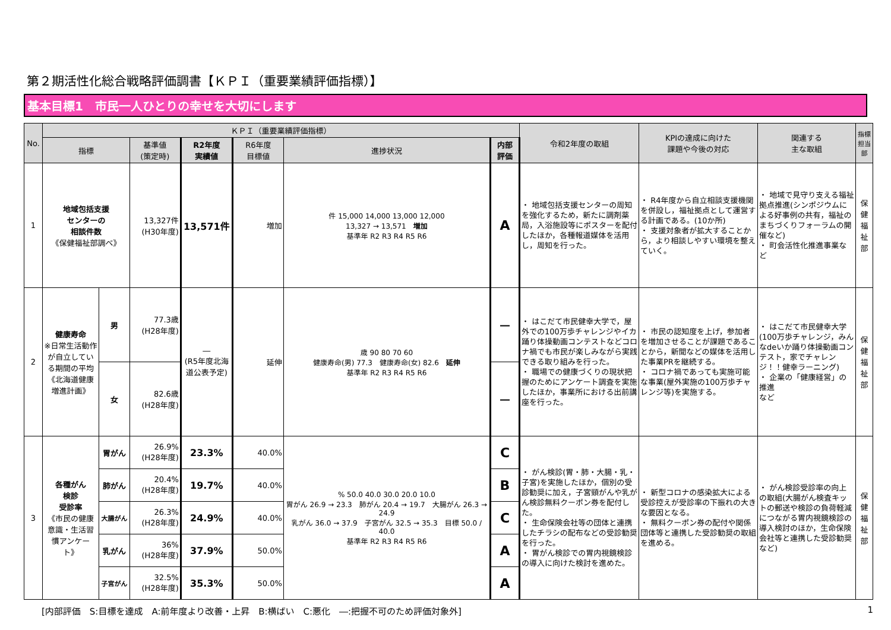第２期活性化総合戦略評価調書【ＫＰＩ（重要業績評価指標）】
基本目標1　市民一人ひとりの幸せを大切にします
| No. | ＫＰＩ（重要業績評価指標） | | | | | | | 令和2年度の取組 | KPIの達成に向けた 課題や今後の対応 | 関連する 主な取組 | 指標担当部 |
| --- | --- | --- | --- | --- | --- | --- | --- | --- | --- | --- | --- |
| | 指標 | | 基準値 (策定時) | R2年度 実績値 | R6年度 目標値 | 進捗状況 | 内部 評価 | | | | |
| 1 | 地域包括支援 センターの 相談件数 《保健福祉部調べ》 | | 13,327件 (H30年度) | 13,571件 | 増加 | 件 15,000 14,000 13,000 12,000 13,327 → 13,571 増加 基準年 R2 R3 R4 R5 R6 | A | ・ 地域包括支援センターの周知を強化するため，新たに調剤薬局，入浴施設等にポスターを配付したほか，各種報道媒体を活用し，周知を行った。 | ・ R4年度から自立相談支援機関を併設し，福祉拠点として運営する計画である。(10か所) ・ 支援対象者が拡大することから，より相談しやすい環境を整えていく。 | ・ 地域で見守り支える福祉拠点推進(シンポジウムによる好事例の共有，福祉のまちづくりフォーラムの開催など) ・ 町会活性化推進事業など | 保健福祉部 |
| 2 | 健康寿命 ※日常生活動作が自立している期間の平均 《北海道健康増進計画》 | 男 | 77.3歳 (H28年度) | ― (R5年度北海道公表予定) | 延伸 | 歳 90 80 70 60 健康寿命(男) 77.3 健康寿命(女) 82.6 延伸 基準年 R2 R3 R4 R5 R6 | ― | ・ はこだて市民健幸大学で，屋外での100万歩チャレンジやイカ踊り体操動画コンテストなどコロナ禍でも市民が楽しみながら実践できる取り組みを行った。 ・ 職場での健康づくりの現状把握のためにアンケート調査を実施したほか，事業所における出前講座を行った。 | ・ 市民の認知度を上げ，参加者を増加させることが課題であることから，新聞などの媒体を活用した事業PRを継続する。 ・ コロナ禍であっても実施可能な事業(屋外実施の100万歩チャレンジ等)を実施する。 | ・ はこだて市民健幸大学(100万歩チャレンジ，みんなdeいか踊り体操動画コンテスト，家でチャレンジ！！健幸ラーニング) ・ 企業の「健康経営」の推進 など | 保健福祉部 |
| | | 女 | 82.6歳 (H28年度) | | | | ― | | | | |
| 3 | 各種がん 検診 受診率 《市民の健康意識・生活習慣アンケート》 | 胃がん | 26.9% (H28年度) | 23.3% | 40.0% | % 50.0 40.0 30.0 20.0 10.0 胃がん 26.9 → 23.3 肺がん 20.4 → 19.7 大腸がん 26.3 → 24.9 乳がん 36.0 → 37.9 子宮がん 32.5 → 35.3 目標 50.0 / 40.0 基準年 R2 R3 R4 R5 R6 | C | ・ がん検診(胃・肺・大腸・乳・子宮)を実施したほか，個別の受診勧奨に加え，子宮頸がんや乳がん検診無料クーポン券を配付した。 ・ 生命保険会社等の団体と連携したチラシの配布などの受診勧奨を行った。 ・ 胃がん検診での胃内視鏡検診の導入に向けた検討を進めた。 | ・ 新型コロナの感染拡大による受診控えが受診率の下振れの大きな要因となる。 ・ 無料クーポン券の配付や関係団体等と連携した受診勧奨の取組を進める。 | ・ がん検診受診率の向上の取組(大腸がん検査キットの郵送や検診の負荷軽減につながる胃内視鏡検診の導入検討のほか，生命保険会社等と連携した受診勧奨など) | 保健福祉部 |
| | | 肺がん | 20.4% (H28年度) | 19.7% | 40.0% | | B | | | | |
| | | 大腸がん | 26.3% (H28年度) | 24.9% | 40.0% | | C | | | | |
| | | 乳がん | 36% (H28年度) | 37.9% | 50.0% | | A | | | | |
| | | 子宮がん | 32.5% (H28年度) | 35.3% | 50.0% | | A | | | | |
[内部評価　S:目標を達成　A:前年度より改善・上昇　B:横ばい　C:悪化　―:把握不可のため評価対象外] 1